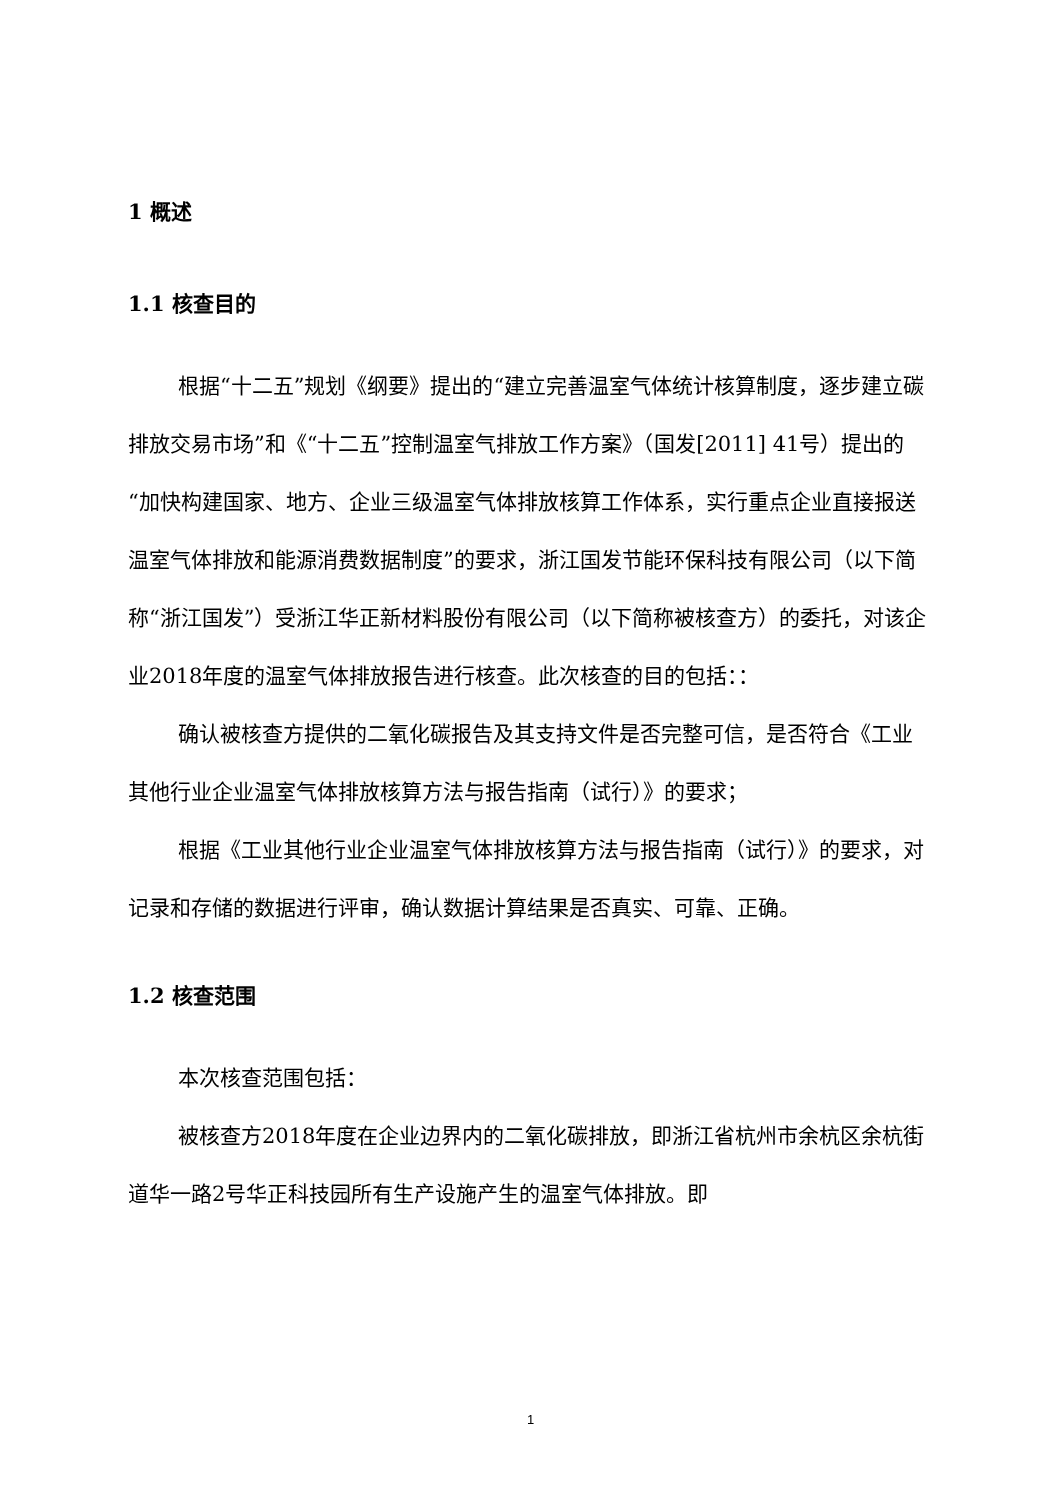1 概述
1.1 核查目的
根据“十二五”规划《纲要》提出的“建立完善温室气体统计核算制度，逐步建立碳排放交易市场”和《“十二五”控制温室气排放工作方案》（国发[2011] 41号）提出的“加快构建国家、地方、企业三级温室气体排放核算工作体系，实行重点企业直接报送温室气体排放和能源消费数据制度”的要求，浙江国发节能环保科技有限公司（以下简称“浙江国发”）受浙江华正新材料股份有限公司（以下简称被核查方）的委托，对该企业2018年度的温室气体排放报告进行核查。此次核查的目的包括：：
确认被核查方提供的二氧化碳报告及其支持文件是否完整可信，是否符合《工业其他行业企业温室气体排放核算方法与报告指南（试行）》的要求；
根据《工业其他行业企业温室气体排放核算方法与报告指南（试行）》的要求，对记录和存储的数据进行评审，确认数据计算结果是否真实、可靠、正确。
1.2 核查范围
本次核查范围包括：
被核查方2018年度在企业边界内的二氧化碳排放，即浙江省杭州市余杭区余杭街道华一路2号华正科技园所有生产设施产生的温室气体排放。即
1